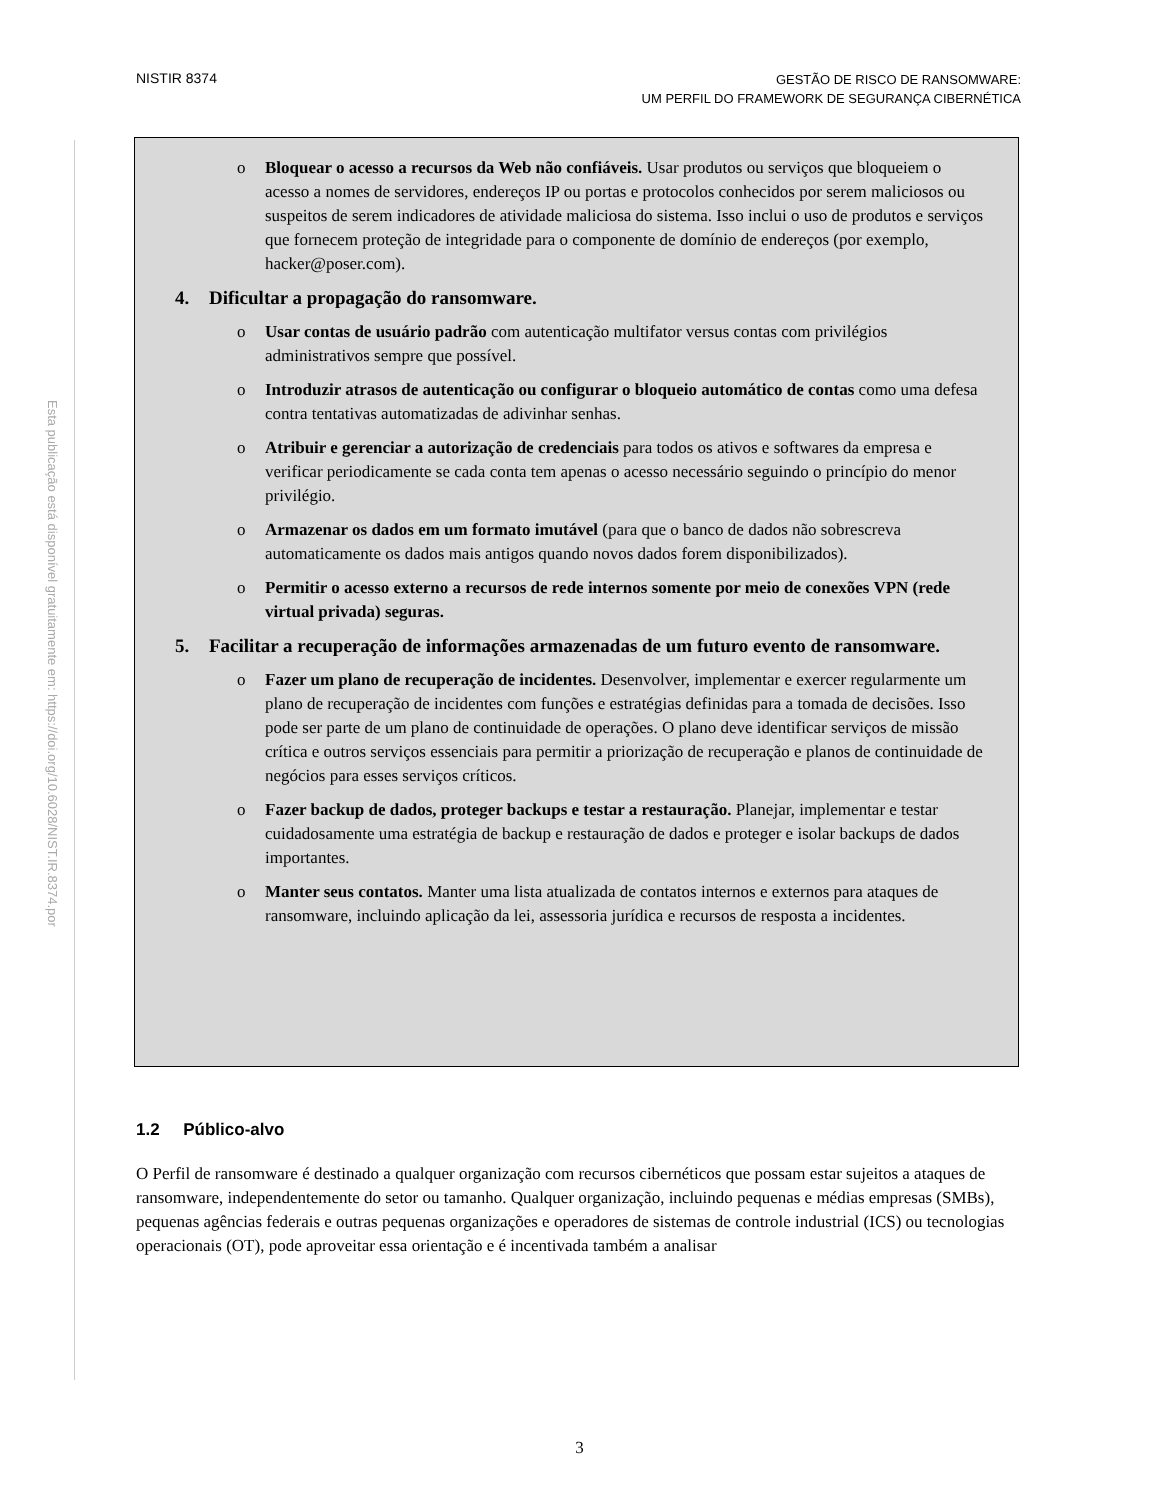NISTIR 8374
GESTÃO DE RISCO DE RANSOMWARE:
UM PERFIL DO FRAMEWORK DE SEGURANÇA CIBERNÉTICA
Esta publicação está disponível gratuitamente em: https://doi.org/10.6028/NIST.IR.8374.por
o Bloquear o acesso a recursos da Web não confiáveis. Usar produtos ou serviços que bloqueiem o acesso a nomes de servidores, endereços IP ou portas e protocolos conhecidos por serem maliciosos ou suspeitos de serem indicadores de atividade maliciosa do sistema. Isso inclui o uso de produtos e serviços que fornecem proteção de integridade para o componente de domínio de endereços (por exemplo, hacker@poser.com).
4. Dificultar a propagação do ransomware.
o Usar contas de usuário padrão com autenticação multifator versus contas com privilégios administrativos sempre que possível.
o Introduzir atrasos de autenticação ou configurar o bloqueio automático de contas como uma defesa contra tentativas automatizadas de adivinhar senhas.
o Atribuir e gerenciar a autorização de credenciais para todos os ativos e softwares da empresa e verificar periodicamente se cada conta tem apenas o acesso necessário seguindo o princípio do menor privilégio.
o Armazenar os dados em um formato imutável (para que o banco de dados não sobrescreva automaticamente os dados mais antigos quando novos dados forem disponibilizados).
o Permitir o acesso externo a recursos de rede internos somente por meio de conexões VPN (rede virtual privada) seguras.
5. Facilitar a recuperação de informações armazenadas de um futuro evento de ransomware.
o Fazer um plano de recuperação de incidentes. Desenvolver, implementar e exercer regularmente um plano de recuperação de incidentes com funções e estratégias definidas para a tomada de decisões. Isso pode ser parte de um plano de continuidade de operações. O plano deve identificar serviços de missão crítica e outros serviços essenciais para permitir a priorização de recuperação e planos de continuidade de negócios para esses serviços críticos.
o Fazer backup de dados, proteger backups e testar a restauração. Planejar, implementar e testar cuidadosamente uma estratégia de backup e restauração de dados e proteger e isolar backups de dados importantes.
o Manter seus contatos. Manter uma lista atualizada de contatos internos e externos para ataques de ransomware, incluindo aplicação da lei, assessoria jurídica e recursos de resposta a incidentes.
1.2 Público-alvo
O Perfil de ransomware é destinado a qualquer organização com recursos cibernéticos que possam estar sujeitos a ataques de ransomware, independentemente do setor ou tamanho. Qualquer organização, incluindo pequenas e médias empresas (SMBs), pequenas agências federais e outras pequenas organizações e operadores de sistemas de controle industrial (ICS) ou tecnologias operacionais (OT), pode aproveitar essa orientação e é incentivada também a analisar
3